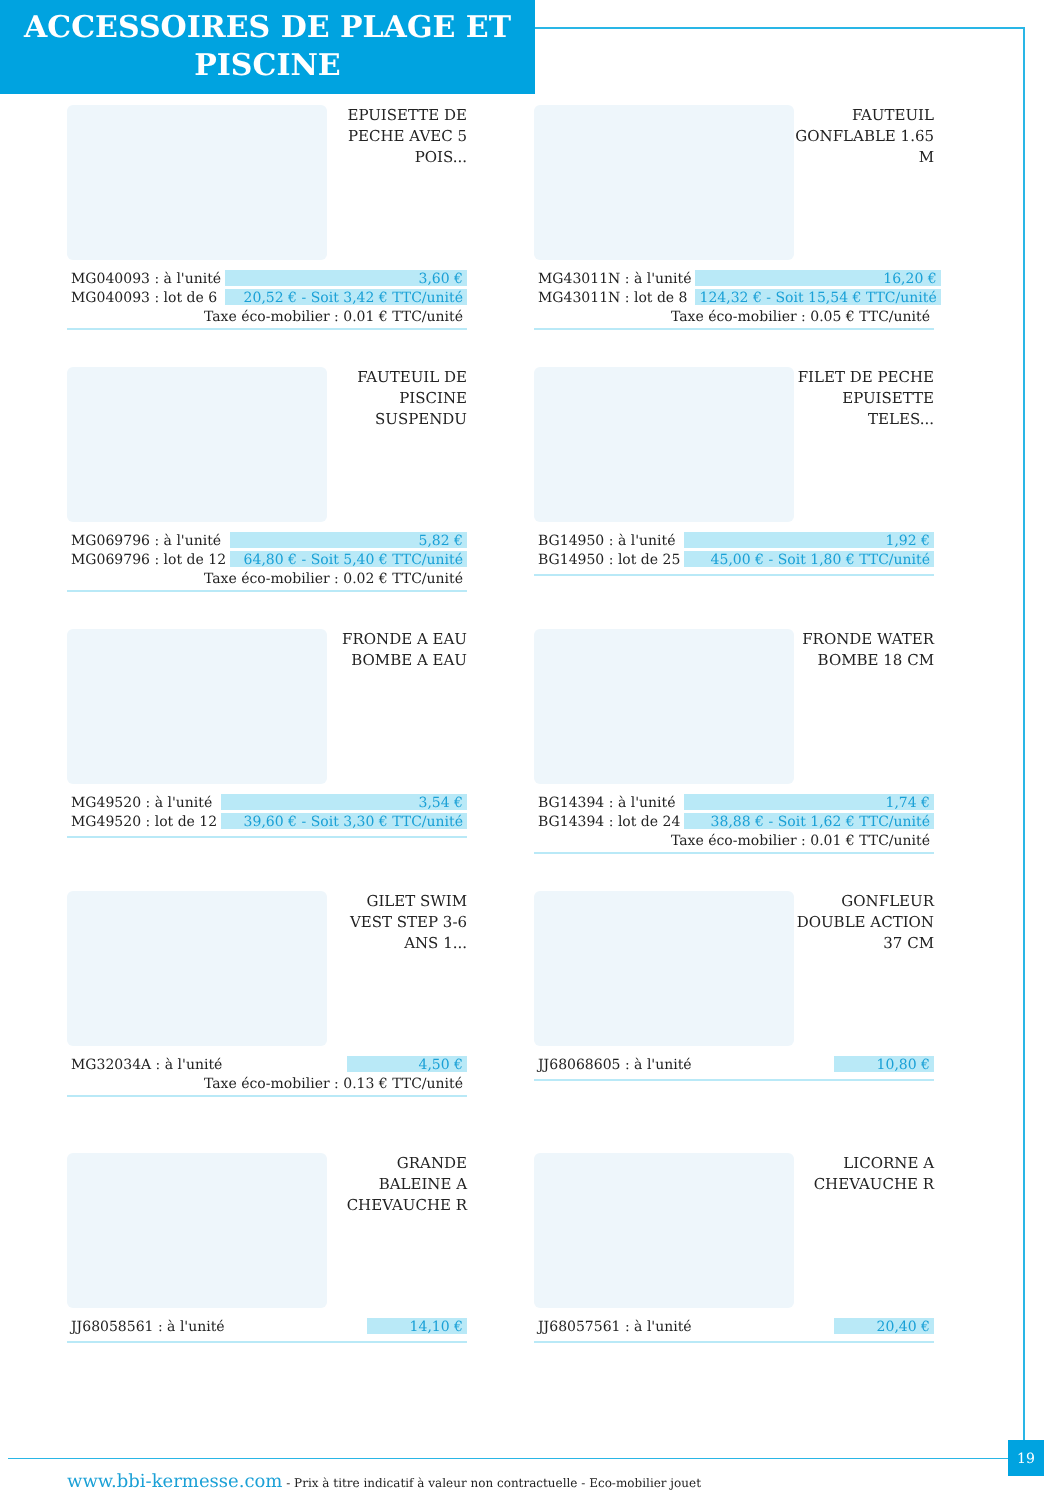ACCESSOIRES DE PLAGE ET
PISCINE
EPUISETTE DE PECHE AVEC 5 POIS...
| MG040093 : à l'unité | 3,60 € |
| MG040093 : lot de 6 | 20,52 € - Soit 3,42 € TTC/unité |
Taxe éco-mobilier : 0.01 € TTC/unité
FAUTEUIL GONFLABLE 1.65 M
| MG43011N : à l'unité | 16,20 € |
| MG43011N : lot de 8 | 124,32 € - Soit 15,54 € TTC/unité |
Taxe éco-mobilier : 0.05 € TTC/unité
FAUTEUIL DE PISCINE SUSPENDU
| MG069796 : à l'unité | 5,82 € |
| MG069796 : lot de 12 | 64,80 € - Soit 5,40 € TTC/unité |
Taxe éco-mobilier : 0.02 € TTC/unité
FILET DE PECHE EPUISETTE TELES...
| BG14950 : à l'unité | 1,92 € |
| BG14950 : lot de 25 | 45,00 € - Soit 1,80 € TTC/unité |
FRONDE A EAU BOMBE A EAU
| MG49520 : à l'unité | 3,54 € |
| MG49520 : lot de 12 | 39,60 € - Soit 3,30 € TTC/unité |
FRONDE WATER BOMBE 18 CM
| BG14394 : à l'unité | 1,74 € |
| BG14394 : lot de 24 | 38,88 € - Soit 1,62 € TTC/unité |
Taxe éco-mobilier : 0.01 € TTC/unité
GILET SWIM VEST STEP 3-6 ANS 1...
| MG32034A : à l'unité | 4,50 € |
Taxe éco-mobilier : 0.13 € TTC/unité
GONFLEUR DOUBLE ACTION 37 CM
| JJ68068605 : à l'unité | 10,80 € |
GRANDE BALEINE A CHEVAUCHE R
| JJ68058561 : à l'unité | 14,10 € |
LICORNE A CHEVAUCHE R
| JJ68057561 : à l'unité | 20,40 € |
19
www.bbi-kermesse.com - Prix à titre indicatif à valeur non contractuelle - Eco-mobilier jouet